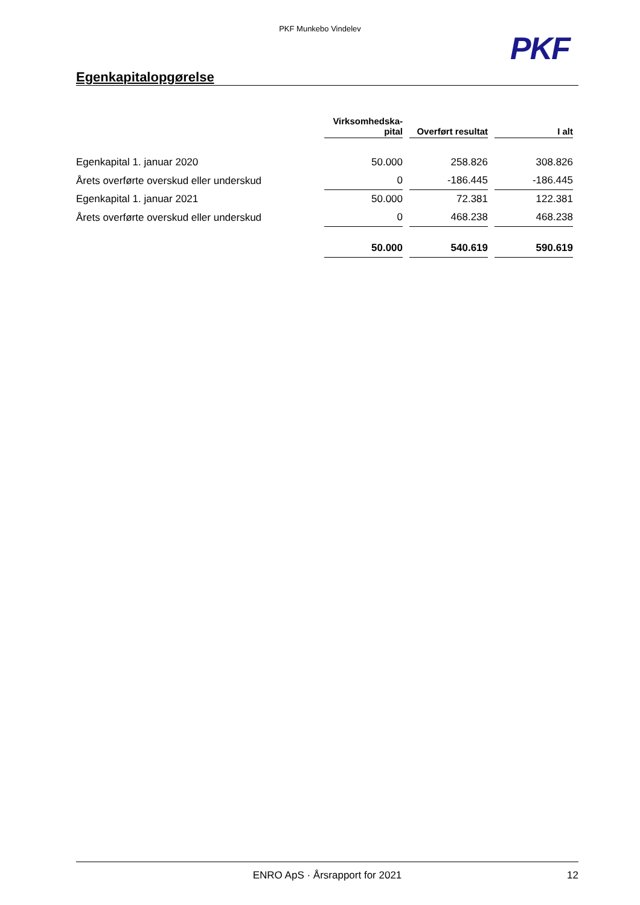PKF Munkebo Vindelev
PKF
Egenkapitalopgørelse
| | Virksomhedska- pital | Overført resultat | I alt |
| --- | --- | --- | --- |
| Egenkapital 1. januar 2020 | 50.000 | 258.826 | 308.826 |
| Årets overførte overskud eller underskud | 0 | -186.445 | -186.445 |
| Egenkapital 1. januar 2021 | 50.000 | 72.381 | 122.381 |
| Årets overførte overskud eller underskud | 0 | 468.238 | 468.238 |
| | 50.000 | 540.619 | 590.619 |
ENRO ApS · Årsrapport for 2021 12